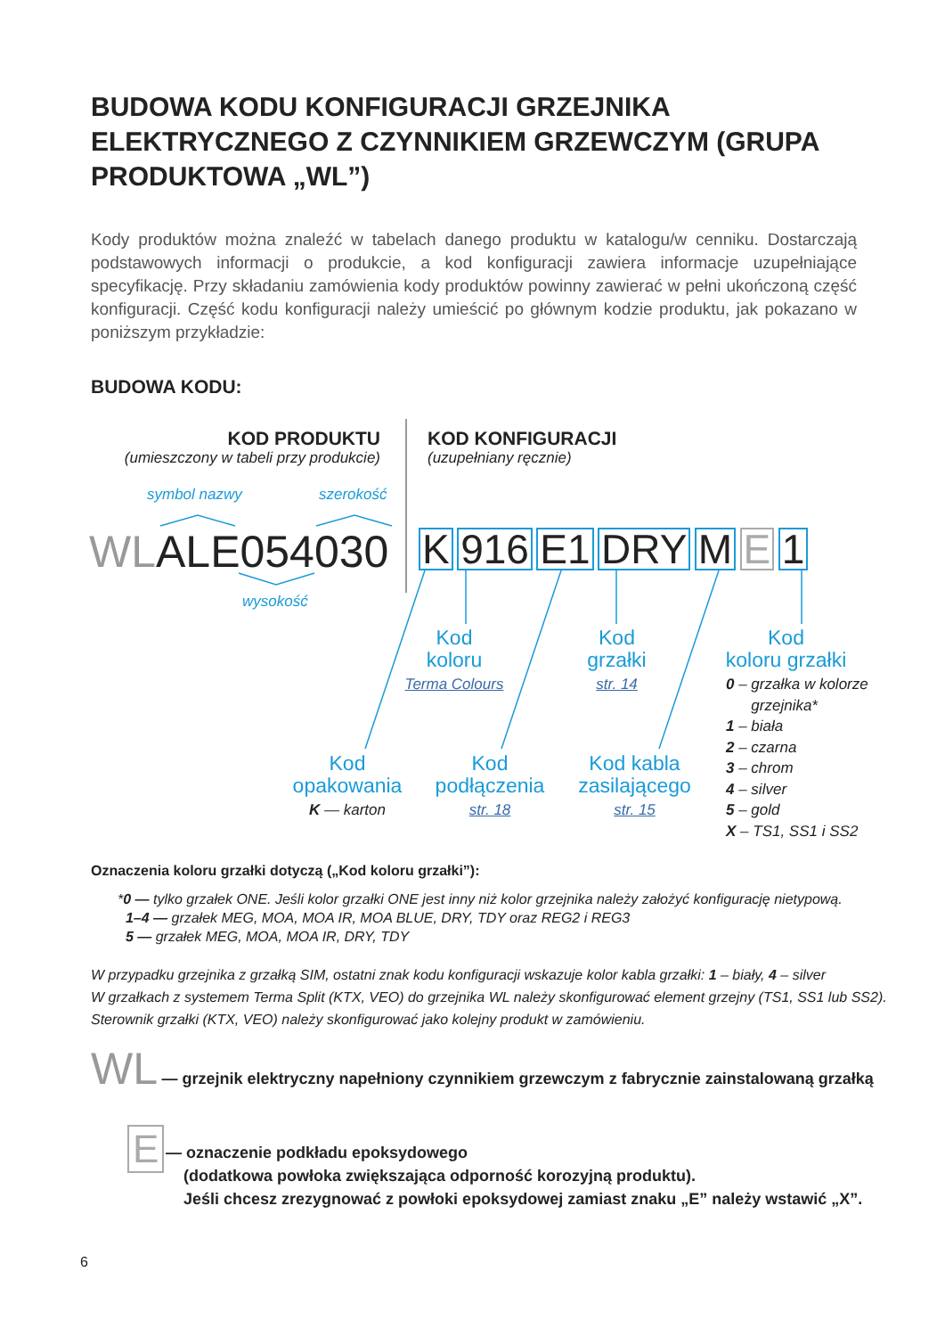BUDOWA KODU KONFIGURACJI GRZEJNIKA ELEKTRYCZNEGO Z CZYNNIKIEM GRZEWCZYM (GRUPA PRODUKTOWA „WL”)
Kody produktów można znaleźć w tabelach danego produktu w katalogu/w cenniku. Dostarczają podstawowych informacji o produkcie, a kod konfiguracji zawiera informacje uzupełniające specyfikację. Przy składaniu zamówienia kody produktów powinny zawierać w pełni ukończoną część konfiguracji. Część kodu konfiguracji należy umieścić po głównym kodzie produktu, jak pokazano w poniższym przykładzie:
BUDOWA KODU:
KOD PRODUKTU
(umieszczony w tabeli przy produkcie)
KOD KONFIGURACJI
(uzupełniany ręcznie)
symbol nazwy szerokość
WLALE054030
wysokość
K 916 E1 DRY M E 1
Kod
koloru
Terma Colours
Kod
grzałki
str. 14
Kod
koloru grzałki
0 – grzałka w kolorze
grzejnika*
1 – biała
2 – czarna
3 – chrom
4 – silver
5 – gold
X – TS1, SS1 i SS2
Kod
opakowania
K — karton
Kod
podłączenia
str. 18
Kod kabla
zasilającego
str. 15
Oznaczenia koloru grzałki dotyczą („Kod koloru grzałki”):
*0 — tylko grzałek ONE. Jeśli kolor grzałki ONE jest inny niż kolor grzejnika należy założyć konfigurację nietypową.
1–4 — grzałek MEG, MOA, MOA IR, MOA BLUE, DRY, TDY oraz REG2 i REG3
5 — grzałek MEG, MOA, MOA IR, DRY, TDY
W przypadku grzejnika z grzałką SIM, ostatni znak kodu konfiguracji wskazuje kolor kabla grzałki: 1 – biały, 4 – silver
W grzałkach z systemem Terma Split (KTX, VEO) do grzejnika WL należy skonfigurować element grzejny (TS1, SS1 lub SS2).
Sterownik grzałki (KTX, VEO) należy skonfigurować jako kolejny produkt w zamówieniu.
WL — grzejnik elektryczny napełniony czynnikiem grzewczym z fabrycznie zainstalowaną grzałką
E
— oznaczenie podkładu epoksydowego
(dodatkowa powłoka zwiększająca odporność korozyjną produktu).
Jeśli chcesz zrezygnować z powłoki epoksydowej zamiast znaku „E” należy wstawić „X”.
6